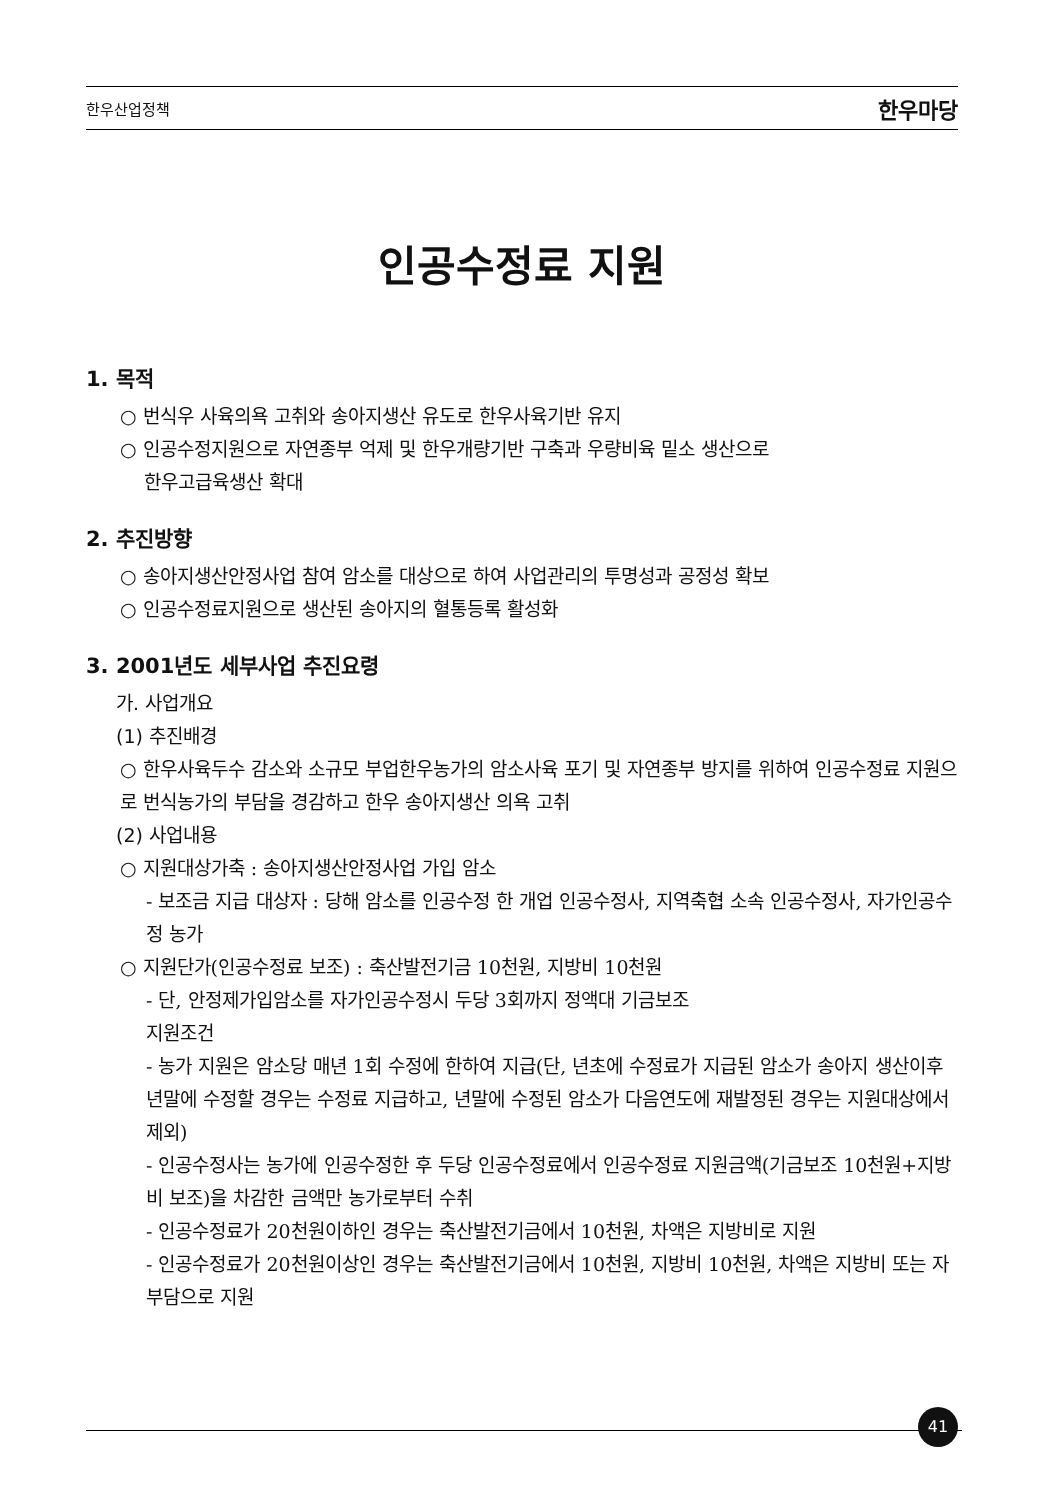한우산업정책 한우마당
인공수정료 지원
1. 목적
○ 번식우 사육의욕 고취와 송아지생산 유도로 한우사육기반 유지
○ 인공수정지원으로 자연종부 억제 및 한우개량기반 구축과 우량비육 밑소 생산으로
한우고급육생산 확대
2. 추진방향
○ 송아지생산안정사업 참여 암소를 대상으로 하여 사업관리의 투명성과 공정성 확보
○ 인공수정료지원으로 생산된 송아지의 혈통등록 활성화
3. 2001년도 세부사업 추진요령
가. 사업개요
(1) 추진배경
○ 한우사육두수 감소와 소규모 부업한우농가의 암소사육 포기 및 자연종부 방지를 위하여 인공수정료 지원으로 번식농가의 부담을 경감하고 한우 송아지생산 의욕 고취
(2) 사업내용
○ 지원대상가축 : 송아지생산안정사업 가입 암소
- 보조금 지급 대상자 : 당해 암소를 인공수정 한 개업 인공수정사, 지역축협 소속 인공수정사, 자가인공수정 농가
○ 지원단가(인공수정료 보조) : 축산발전기금 10천원, 지방비 10천원
- 단, 안정제가입암소를 자가인공수정시 두당 3회까지 정액대 기금보조
지원조건
- 농가 지원은 암소당 매년 1회 수정에 한하여 지급(단, 년초에 수정료가 지급된 암소가 송아지 생산이후 년말에 수정할 경우는 수정료 지급하고, 년말에 수정된 암소가 다음연도에 재발정된 경우는 지원대상에서 제외)
- 인공수정사는 농가에 인공수정한 후 두당 인공수정료에서 인공수정료 지원금액(기금보조 10천원+지방비 보조)을 차감한 금액만 농가로부터 수취
- 인공수정료가 20천원이하인 경우는 축산발전기금에서 10천원, 차액은 지방비로 지원
- 인공수정료가 20천원이상인 경우는 축산발전기금에서 10천원, 지방비 10천원, 차액은 지방비 또는 자부담으로 지원
41